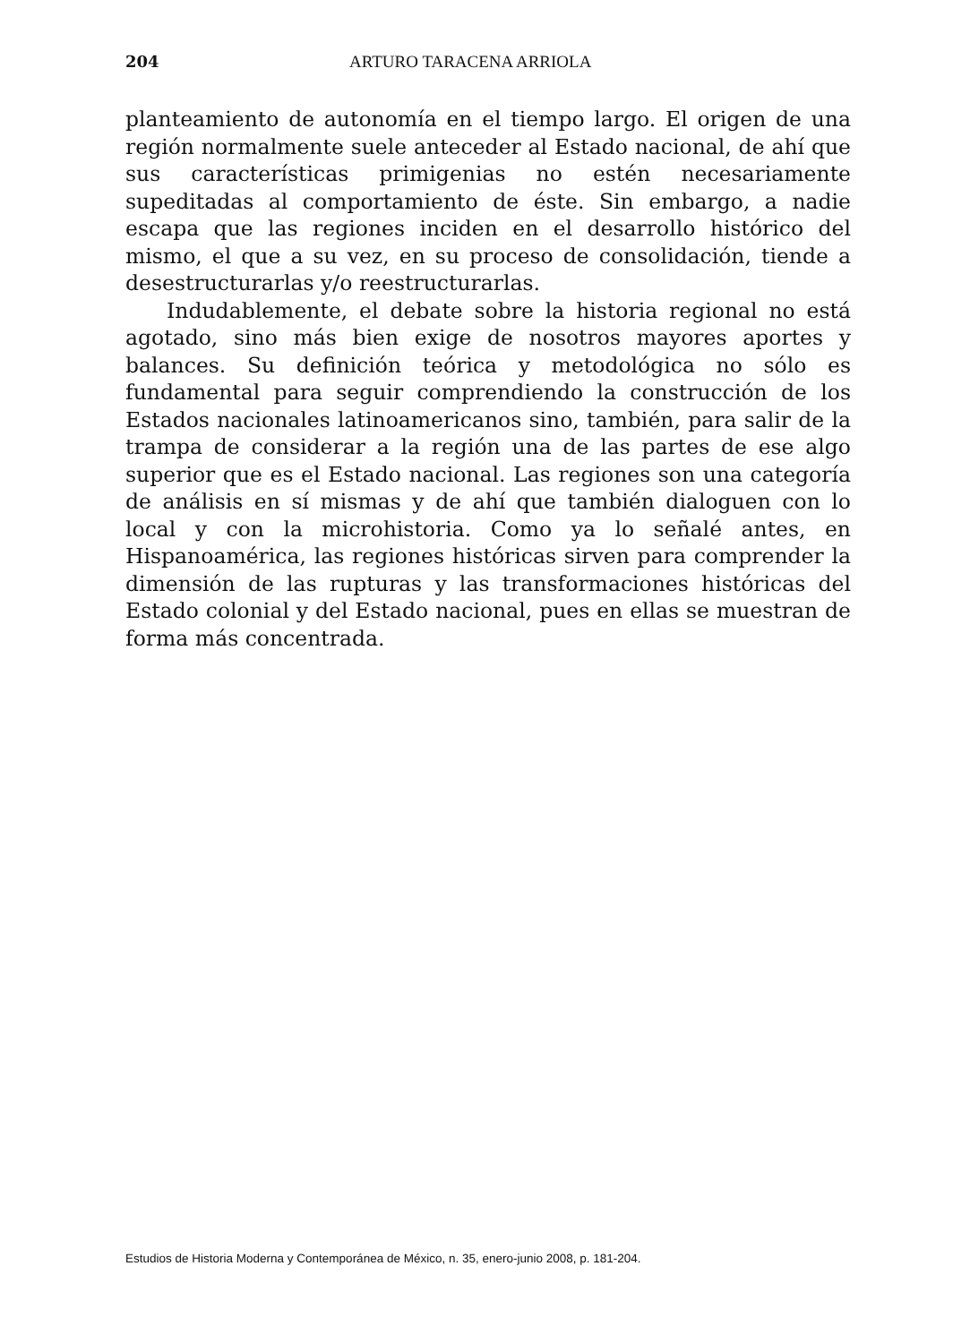204 ARTURO TARACENA ARRIOLA
planteamiento de autonomía en el tiempo largo. El origen de una región normalmente suele anteceder al Estado nacional, de ahí que sus características primigenias no estén necesariamente supeditadas al comportamiento de éste. Sin embargo, a nadie escapa que las regiones inciden en el desarrollo histórico del mismo, el que a su vez, en su proceso de consolidación, tiende a desestructurarlas y/o reestructurarlas.
Indudablemente, el debate sobre la historia regional no está agotado, sino más bien exige de nosotros mayores aportes y balances. Su definición teórica y metodológica no sólo es fundamental para seguir comprendiendo la construcción de los Estados nacionales latinoamericanos sino, también, para salir de la trampa de considerar a la región una de las partes de ese algo superior que es el Estado nacional. Las regiones son una categoría de análisis en sí mismas y de ahí que también dialoguen con lo local y con la microhistoria. Como ya lo señalé antes, en Hispanoamérica, las regiones históricas sirven para comprender la dimensión de las rupturas y las transformaciones históricas del Estado colonial y del Estado nacional, pues en ellas se muestran de forma más concentrada.
Estudios de Historia Moderna y Contemporánea de México, n. 35, enero-junio 2008, p. 181-204.